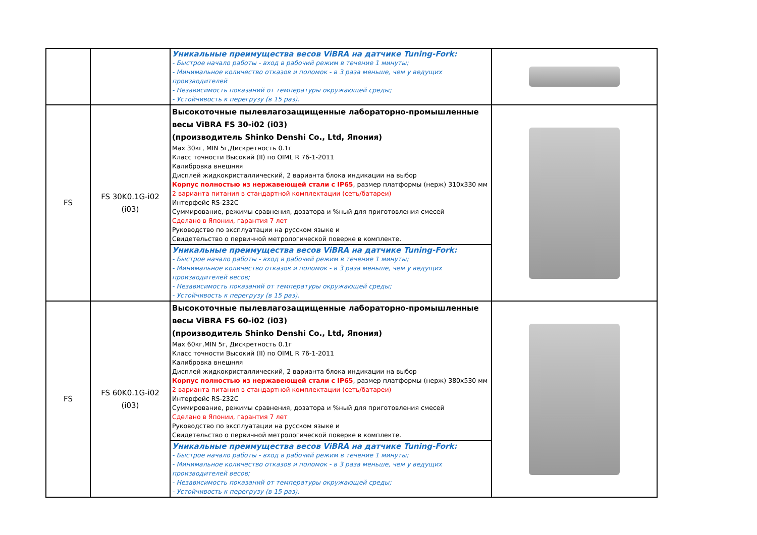| | | Уникальные преимущества весов ViBRA на датчике Tuning-Fork: - Быстрое начало работы - вход в рабочий режим в течение 1 минуты; - Минимальное количество отказов и поломок - в 3 раза меньше, чем у ведущих производителей - Независимость показаний от температуры окружающей среды; - Устойчивость к перегрузу (в 15 раз). | |
| FS | FS 30K0.1G-i02 (i03) | Высокоточные пылевлагозащищенные лабораторно-промышленные весы ViBRA FS 30-i02 (i03) (производитель Shinko Denshi Co., Ltd, Япония) Max 30кг, MIN 5г,Дискретность 0.1г Класс точности Высокий (II) по OIML R 76-1-2011 Калибровка внешняя Дисплей жидкокристаллический, 2 варианта блока индикации на выбор Корпус полностью из нержавеющей стали с IP65 , размер платформы (нерж) 310х330 мм 2 варианта питания в стандартной комплектации (сеть/батареи) Интерфейс RS-232C Суммирование, режимы сравнения, дозатора и %ный для приготовления смесей Сделано в Японии, гарантия 7 лет Руководство по эксплуатации на русском языке и Свидетельство о первичной метрологической поверке в комплекте. | |
| | | Уникальные преимущества весов ViBRA на датчике Tuning-Fork: - Быстрое начало работы - вход в рабочий режим в течение 1 минуты; - Минимальное количество отказов и поломок - в 3 раза меньше, чем у ведущих производителей весов; - Независимость показаний от температуры окружающей среды; - Устойчивость к перегрузу (в 15 раз). | |
| FS | FS 60K0.1G-i02 (i03) | Высокоточные пылевлагозащищенные лабораторно-промышленные весы ViBRA FS 60-i02 (i03) (производитель Shinko Denshi Co., Ltd, Япония) Max 60кг,MIN 5г, Дискретность 0.1г Класс точности Высокий (II) по OIML R 76-1-2011 Калибровка внешняя Дисплей жидкокристаллический, 2 варианта блока индикации на выбор Корпус полностью из нержавеющей стали с IP65 , размер платформы (нерж) 380х530 мм 2 варианта питания в стандартной комплектации (сеть/батареи) Интерфейс RS-232C Суммирование, режимы сравнения, дозатора и %ный для приготовления смесей Сделано в Японии, гарантия 7 лет Руководство по эксплуатации на русском языке и Свидетельство о первичной метрологической поверке в комплекте. | |
| | | Уникальные преимущества весов ViBRA на датчике Tuning-Fork: - Быстрое начало работы - вход в рабочий режим в течение 1 минуты; - Минимальное количество отказов и поломок - в 3 раза меньше, чем у ведущих производителей весов; - Независимость показаний от температуры окружающей среды; - Устойчивость к перегрузу (в 15 раз). | |